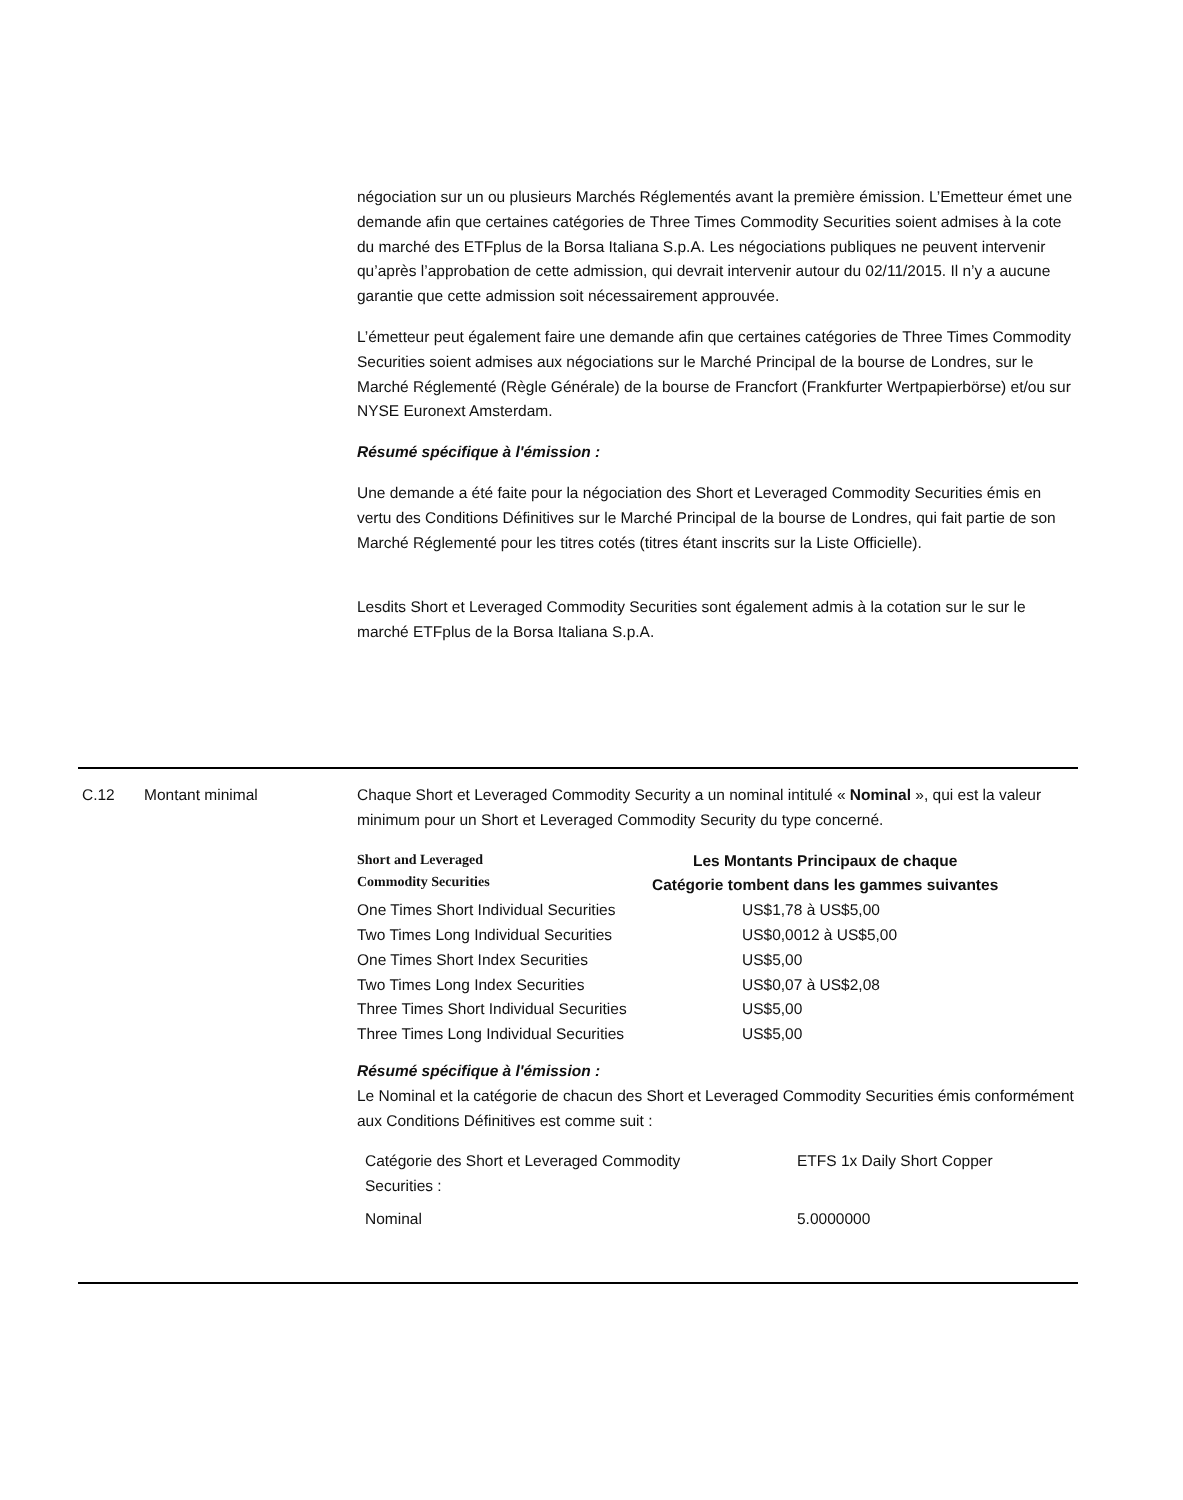négociation sur un ou plusieurs Marchés Réglementés avant la première émission. L’Emetteur émet une demande afin que certaines catégories de Three Times Commodity Securities soient admises à la cote du marché des ETFplus de la Borsa Italiana S.p.A. Les négociations publiques ne peuvent intervenir qu’après l’approbation de cette admission, qui devrait intervenir autour du 02/11/2015. Il n’y a aucune garantie que cette admission soit nécessairement approuvée.
L’émetteur peut également faire une demande afin que certaines catégories de Three Times Commodity Securities soient admises aux négociations sur le Marché Principal de la bourse de Londres, sur le Marché Réglementé (Règle Générale) de la bourse de Francfort (Frankfurter Wertpapierbörse) et/ou sur NYSE Euronext Amsterdam.
Résumé spécifique à l'émission :
Une demande a été faite pour la négociation des Short et Leveraged Commodity Securities émis en vertu des Conditions Définitives sur le Marché Principal de la bourse de Londres, qui fait partie de son Marché Réglementé pour les titres cotés (titres étant inscrits sur la Liste Officielle).
Lesdits Short et Leveraged Commodity Securities sont également admis à la cotation sur le sur le marché ETFplus de la Borsa Italiana S.p.A.
C.12 Montant minimal Chaque Short et Leveraged Commodity Security a un nominal intitulé « Nominal », qui est la valeur minimum pour un Short et Leveraged Commodity Security du type concerné.
| Short and Leveraged Commodity Securities | Les Montants Principaux de chaque Catégorie tombent dans les gammes suivantes |
| --- | --- |
| One Times Short Individual Securities | US$1,78 à US$5,00 |
| Two Times Long Individual Securities | US$0,0012 à US$5,00 |
| One Times Short Index Securities | US$5,00 |
| Two Times Long Index Securities | US$0,07 à US$2,08 |
| Three Times Short Individual Securities | US$5,00 |
| Three Times Long Individual Securities | US$5,00 |
Résumé spécifique à l'émission :
Le Nominal et la catégorie de chacun des Short et Leveraged Commodity Securities émis conformément aux Conditions Définitives est comme suit :
| Catégorie des Short et Leveraged Commodity Securities : | ETFS 1x Daily Short Copper |
| Nominal | 5.0000000 |